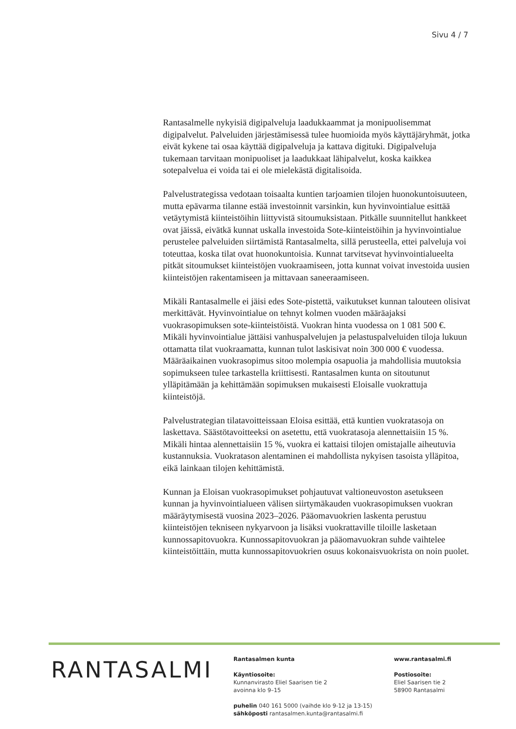Sivu 4 / 7
Rantasalmelle nykyisiä digipalveluja laadukkaammat ja monipuolisemmat digipalvelut. Palveluiden järjestämisessä tulee huomioida myös käyttäjäryhmät, jotka eivät kykene tai osaa käyttää digipalveluja ja kattava digituki. Digipalveluja tukemaan tarvitaan monipuoliset ja laadukkaat lähipalvelut, koska kaikkea sotepalvelua ei voida tai ei ole mielekästä digitalisoida.
Palvelustrategissa vedotaan toisaalta kuntien tarjoamien tilojen huonokuntoisuuteen, mutta epävarma tilanne estää investoinnit varsinkin, kun hyvinvointialue esittää vetäytymistä kiinteistöihin liittyvistä sitoumuksistaan. Pitkälle suunnitellut hankkeet ovat jäissä, eivätkä kunnat uskalla investoida Sote-kiinteistöihin ja hyvinvointialue perustelee palveluiden siirtämistä Rantasalmelta, sillä perusteella, ettei palveluja voi toteuttaa, koska tilat ovat huonokuntoisia. Kunnat tarvitsevat hyvinvointialueelta pitkät sitoumukset kiinteistöjen vuokraamiseen, jotta kunnat voivat investoida uusien kiinteistöjen rakentamiseen ja mittavaan saneeraamiseen.
Mikäli Rantasalmelle ei jäisi edes Sote-pistettä, vaikutukset kunnan talouteen olisivat merkittävät. Hyvinvointialue on tehnyt kolmen vuoden määräajaksi vuokrasopimuksen sote-kiinteistöistä. Vuokran hinta vuodessa on 1 081 500 €. Mikäli hyvinvointialue jättäisi vanhuspalvelujen ja pelastuspalveluiden tiloja lukuun ottamatta tilat vuokraamatta, kunnan tulot laskisivat noin 300 000 € vuodessa. Määräaikainen vuokrasopimus sitoo molempia osapuolia ja mahdollisia muutoksia sopimukseen tulee tarkastella kriittisesti. Rantasalmen kunta on sitoutunut ylläpitämään ja kehittämään sopimuksen mukaisesti Eloisalle vuokrattuja kiinteistöjä.
Palvelustrategian tilatavoitteissaan Eloisa esittää, että kuntien vuokratasoja on laskettava. Säästötavoitteeksi on asetettu, että vuokratasoja alennettaisiin 15 %. Mikäli hintaa alennettaisiin 15 %, vuokra ei kattaisi tilojen omistajalle aiheutuvia kustannuksia. Vuokratason alentaminen ei mahdollista nykyisen tasoista ylläpitoa, eikä lainkaan tilojen kehittämistä.
Kunnan ja Eloisan vuokrasopimukset pohjautuvat valtioneuvoston asetukseen kunnan ja hyvinvointialueen välisen siirtymäkauden vuokrasopimuksen vuokran määräytymisestä vuosina 2023–2026. Pääomavuokrien laskenta perustuu kiinteistöjen tekniseen nykyarvoon ja lisäksi vuokrattaville tiloille lasketaan kunnossapitovuokra. Kunnossapitovuokran ja pääomavuokran suhde vaihtelee kiinteistöittäin, mutta kunnossapitovuokrien osuus kokonaisvuokrista on noin puolet.
RANTASALMI
Rantasalmen kunta
Käyntiosoite:
Kunnanvirasto Eliel Saarisen tie 2
avoinna klo 9–15
puhelin 040 161 5000 (vaihde klo 9-12 ja 13-15)
sähköposti rantasalmen.kunta@rantasalmi.fi
www.rantasalmi.fi
Postiosoite:
Eliel Saarisen tie 2
58900 Rantasalmi